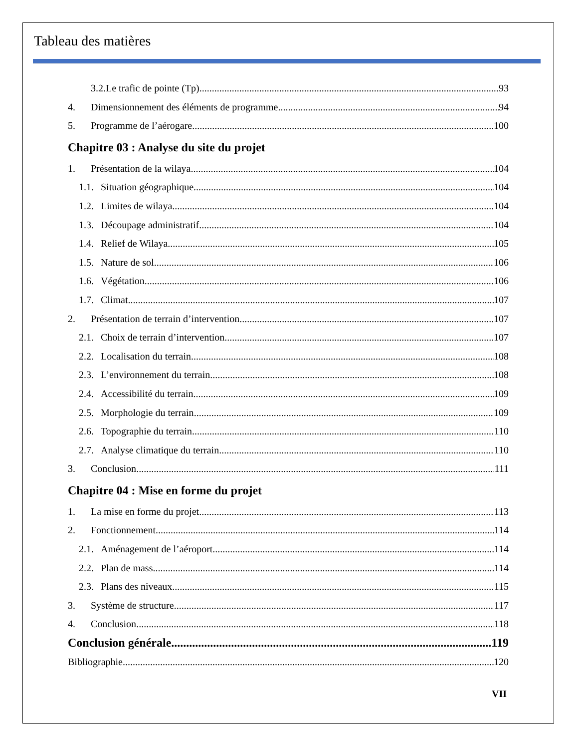Tableau des matières
3.2.Le trafic de pointe (Tp) 93
4. Dimensionnement des éléments de programme 94
5. Programme de l’aérogare 100
Chapitre 03 : Analyse du site du projet
1. Présentation de la wilaya 104
1.1. Situation géographique 104
1.2. Limites de wilaya 104
1.3. Découpage administratif 104
1.4. Relief de Wilaya 105
1.5. Nature de sol 106
1.6. Végétation 106
1.7. Climat 107
2. Présentation de terrain d’intervention 107
2.1. Choix de terrain d’intervention 107
2.2. Localisation du terrain 108
2.3. L’environnement du terrain 108
2.4. Accessibilité du terrain 109
2.5. Morphologie du terrain 109
2.6. Topographie du terrain 110
2.7. Analyse climatique du terrain 110
3. Conclusion 111
Chapitre 04 : Mise en forme du projet
1. La mise en forme du projet 113
2. Fonctionnement 114
2.1. Aménagement de l’aéroport 114
2.2. Plan de mass 114
2.3. Plans des niveaux 115
3. Système de structure 117
4. Conclusion 118
Conclusion générale 119
Bibliographie 120
VII